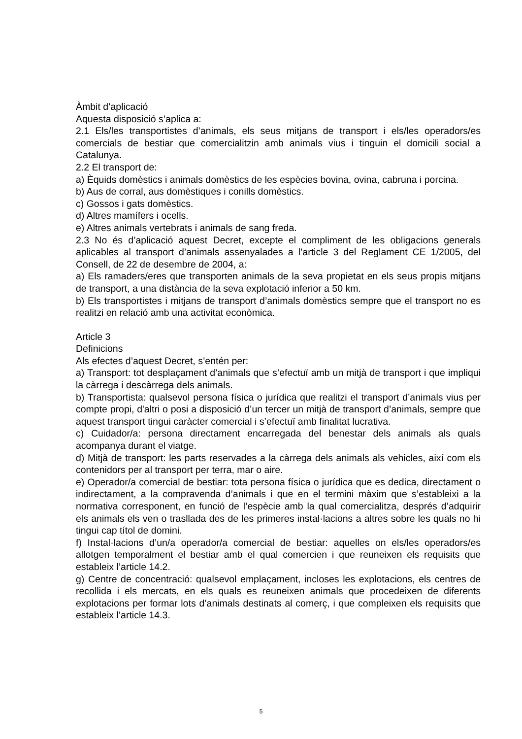Àmbit d’aplicació
Aquesta disposició s’aplica a:
2.1 Els/les transportistes d’animals, els seus mitjans de transport i els/les operadors/es comercials de bestiar que comercialitzin amb animals vius i tinguin el domicili social a Catalunya.
2.2 El transport de:
a) Èquids domèstics i animals domèstics de les espècies bovina, ovina, cabruna i porcina.
b) Aus de corral, aus domèstiques i conills domèstics.
c) Gossos i gats domèstics.
d) Altres mamífers i ocells.
e) Altres animals vertebrats i animals de sang freda.
2.3 No és d’aplicació aquest Decret, excepte el compliment de les obligacions generals aplicables al transport d’animals assenyalades a l’article 3 del Reglament CE 1/2005, del Consell, de 22 de desembre de 2004, a:
a) Els ramaders/eres que transporten animals de la seva propietat en els seus propis mitjans de transport, a una distància de la seva explotació inferior a 50 km.
b) Els transportistes i mitjans de transport d’animals domèstics sempre que el transport no es realitzi en relació amb una activitat econòmica.
Article 3
Definicions
Als efectes d’aquest Decret, s’entén per:
a) Transport: tot desplaçament d’animals que s’efectuï amb un mitjà de transport i que impliqui la càrrega i descàrrega dels animals.
b) Transportista: qualsevol persona física o jurídica que realitzi el transport d’animals vius per compte propi, d'altri o posi a disposició d’un tercer un mitjà de transport d’animals, sempre que aquest transport tingui caràcter comercial i s’efectuï amb finalitat lucrativa.
c) Cuidador/a: persona directament encarregada del benestar dels animals als quals acompanya durant el viatge.
d) Mitjà de transport: les parts reservades a la càrrega dels animals als vehicles, així com els contenidors per al transport per terra, mar o aire.
e) Operador/a comercial de bestiar: tota persona física o jurídica que es dedica, directament o indirectament, a la compravenda d’animals i que en el termini màxim que s’estableixi a la normativa corresponent, en funció de l’espècie amb la qual comercialitza, després d’adquirir els animals els ven o trasllada des de les primeres instal·lacions a altres sobre les quals no hi tingui cap títol de domini.
f) Instal·lacions d’un/a operador/a comercial de bestiar: aquelles on els/les operadors/es allotgen temporalment el bestiar amb el qual comercien i que reuneixen els requisits que estableix l’article 14.2.
g) Centre de concentració: qualsevol emplaçament, incloses les explotacions, els centres de recollida i els mercats, en els quals es reuneixen animals que procedeixen de diferents explotacions per formar lots d’animals destinats al comerç, i que compleixen els requisits que estableix l’article 14.3.
5